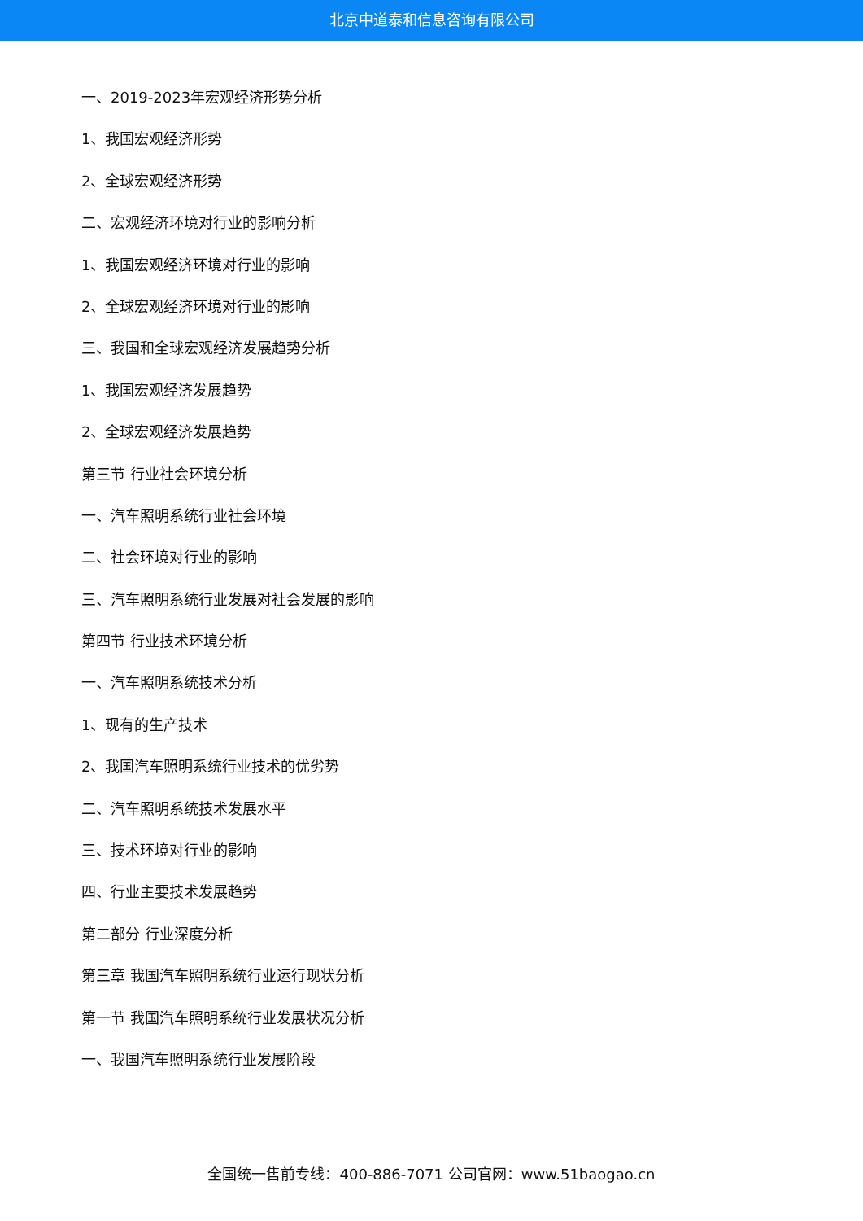北京中道泰和信息咨询有限公司
一、2019-2023年宏观经济形势分析
1、我国宏观经济形势
2、全球宏观经济形势
二、宏观经济环境对行业的影响分析
1、我国宏观经济环境对行业的影响
2、全球宏观经济环境对行业的影响
三、我国和全球宏观经济发展趋势分析
1、我国宏观经济发展趋势
2、全球宏观经济发展趋势
第三节 行业社会环境分析
一、汽车照明系统行业社会环境
二、社会环境对行业的影响
三、汽车照明系统行业发展对社会发展的影响
第四节 行业技术环境分析
一、汽车照明系统技术分析
1、现有的生产技术
2、我国汽车照明系统行业技术的优劣势
二、汽车照明系统技术发展水平
三、技术环境对行业的影响
四、行业主要技术发展趋势
第二部分 行业深度分析
第三章 我国汽车照明系统行业运行现状分析
第一节 我国汽车照明系统行业发展状况分析
一、我国汽车照明系统行业发展阶段
全国统一售前专线：400-886-7071 公司官网：www.51baogao.cn